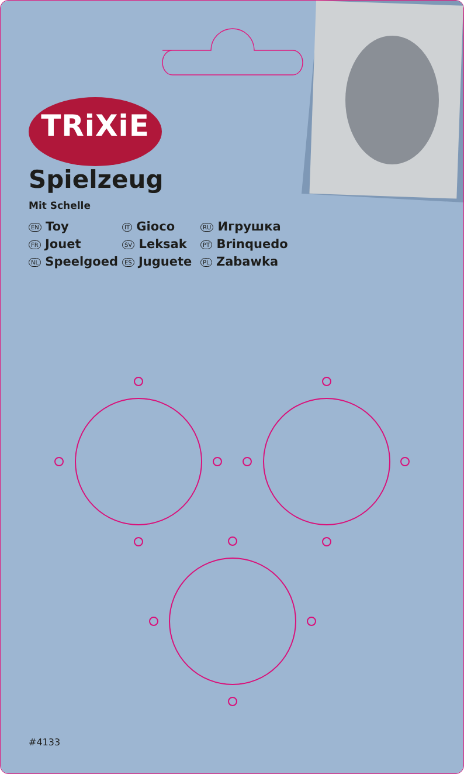TRiXiE
Spielzeug
Mit Schelle
EN Toy
IT Gioco
RU Игрушка
FR Jouet
SV Leksak
PT Brinquedo
NL Speelgoed
ES Juguete
PL Zabawka
#4133